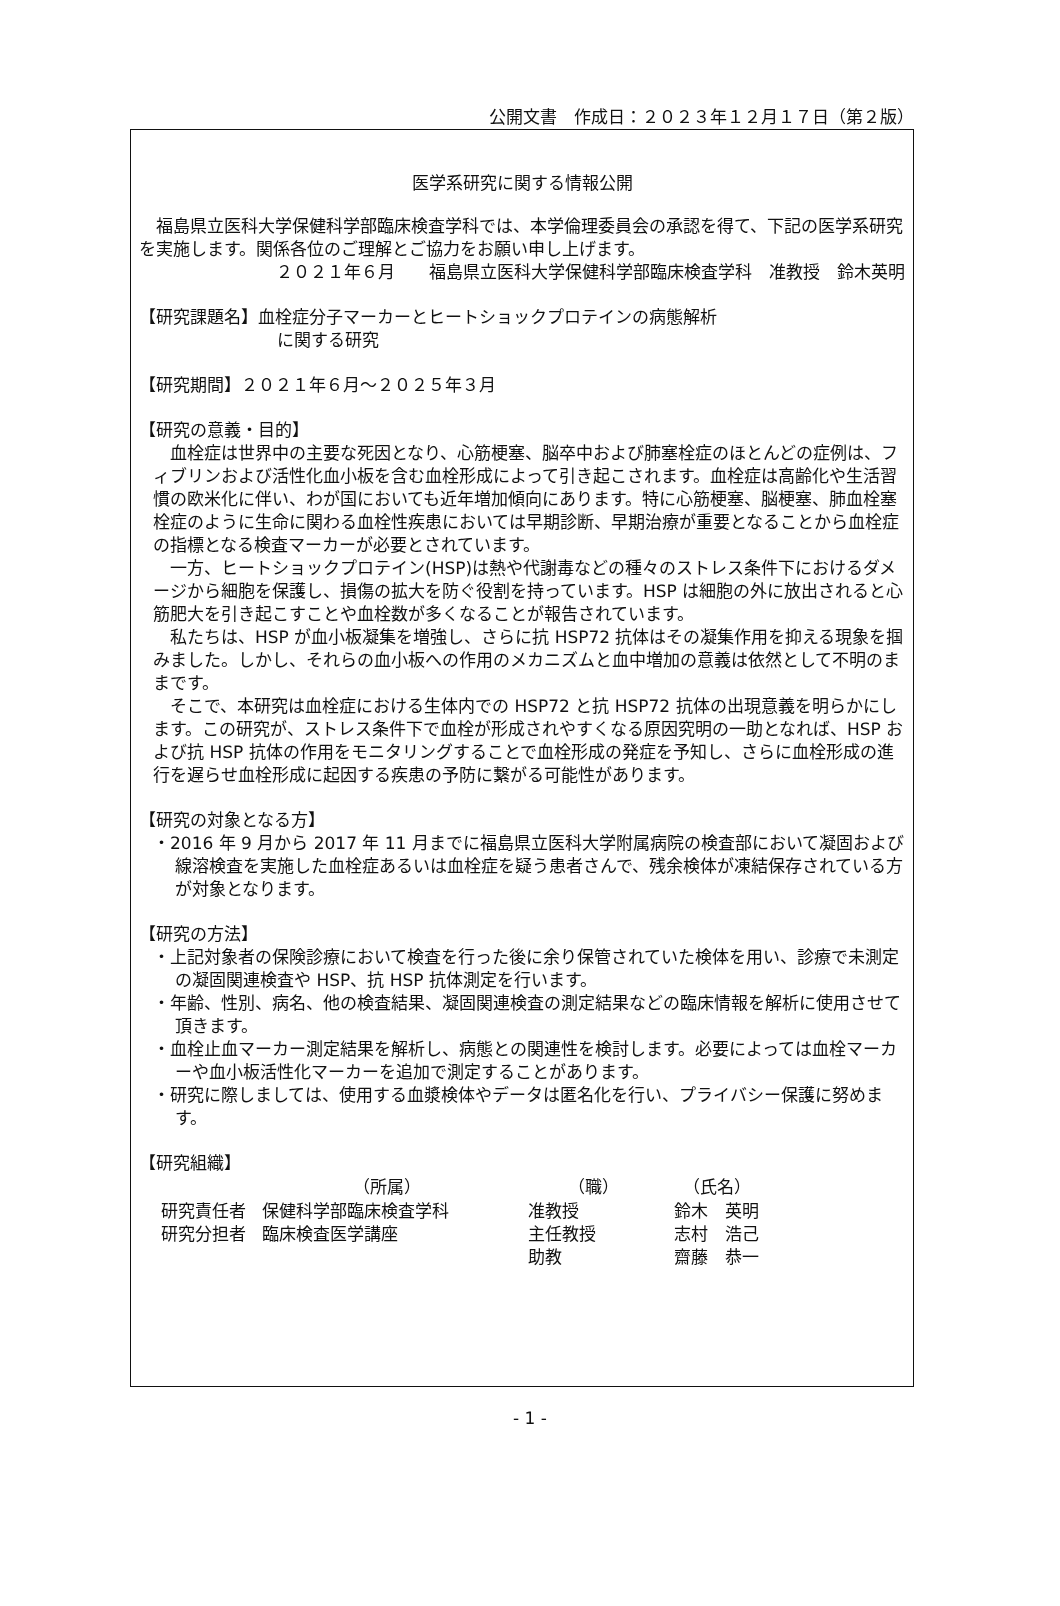公開文書　作成日：２０２３年１２月１７日（第２版）
医学系研究に関する情報公開
福島県立医科大学保健科学部臨床検査学科では、本学倫理委員会の承認を得て、下記の医学系研究を実施します。関係各位のご理解とご協力をお願い申し上げます。
２０２１年６月　　福島県立医科大学保健科学部臨床検査学科　准教授　鈴木英明
【研究課題名】血栓症分子マーカーとヒートショックプロテインの病態解析
に関する研究
【研究期間】２０２１年６月～２０２５年３月
【研究の意義・目的】
血栓症は世界中の主要な死因となり、心筋梗塞、脳卒中および肺塞栓症のほとんどの症例は、フィブリンおよび活性化血小板を含む血栓形成によって引き起こされます。血栓症は高齢化や生活習慣の欧米化に伴い、わが国においても近年増加傾向にあります。特に心筋梗塞、脳梗塞、肺血栓塞栓症のように生命に関わる血栓性疾患においては早期診断、早期治療が重要となることから血栓症の指標となる検査マーカーが必要とされています。
一方、ヒートショックプロテイン(HSP)は熱や代謝毒などの種々のストレス条件下におけるダメージから細胞を保護し、損傷の拡大を防ぐ役割を持っています。HSP は細胞の外に放出されると心筋肥大を引き起こすことや血栓数が多くなることが報告されています。
私たちは、HSP が血小板凝集を増強し、さらに抗 HSP72 抗体はその凝集作用を抑える現象を掴みました。しかし、それらの血小板への作用のメカニズムと血中増加の意義は依然として不明のままです。
そこで、本研究は血栓症における生体内での HSP72 と抗 HSP72 抗体の出現意義を明らかにします。この研究が、ストレス条件下で血栓が形成されやすくなる原因究明の一助となれば、HSP および抗 HSP 抗体の作用をモニタリングすることで血栓形成の発症を予知し、さらに血栓形成の進行を遅らせ血栓形成に起因する疾患の予防に繋がる可能性があります。
【研究の対象となる方】
・2016 年 9 月から 2017 年 11 月までに福島県立医科大学附属病院の検査部において凝固および線溶検査を実施した血栓症あるいは血栓症を疑う患者さんで、残余検体が凍結保存されている方が対象となります。
【研究の方法】
・上記対象者の保険診療において検査を行った後に余り保管されていた検体を用い、診療で未測定の凝固関連検査や HSP、抗 HSP 抗体測定を行います。
・年齢、性別、病名、他の検査結果、凝固関連検査の測定結果などの臨床情報を解析に使用させて頂きます。
・血栓止血マーカー測定結果を解析し、病態との関連性を検討します。必要によっては血栓マーカーや血小板活性化マーカーを追加で測定することがあります。
・研究に際しましては、使用する血漿検体やデータは匿名化を行い、プライバシー保護に努めます。
【研究組織】
| | （所属） | （職） | （氏名） |
| --- | --- | --- | --- |
| 研究責任者 | 保健科学部臨床検査学科 | 准教授 | 鈴木 英明 |
| 研究分担者 | 臨床検査医学講座 | 主任教授 | 志村 浩己 |
| | | 助教 | 齋藤 恭一 |
- 1 -